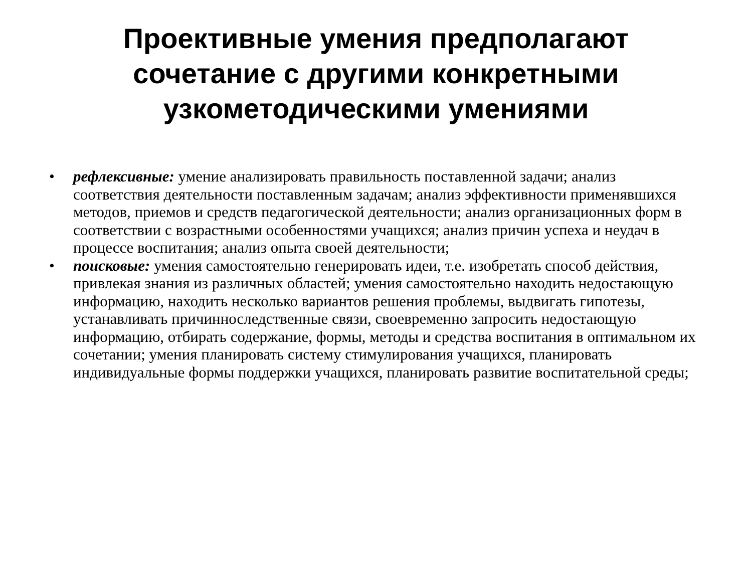Проективные умения предполагают сочетание с другими конкретными узкометодическими умениями
• рефлексивные: умение анализировать правильность поставленной задачи; анализ соответствия деятельности поставленным задачам; анализ эффективности применявшихся методов, приемов и средств педагогической деятельности; анализ организационных форм в соответствии с возрастными особенностями учащихся; анализ причин успеха и неудач в процессе воспитания; анализ опыта своей деятельности;
• поисковые: умения самостоятельно генерировать идеи, т.е. изобретать способ действия, привлекая знания из различных областей; умения самостоятельно находить недостающую информацию, находить несколько вариантов решения проблемы, выдвигать гипотезы, устанавливать причинноследственные связи, своевременно запросить недостающую информацию, отбирать содержание, формы, методы и средства воспитания в оптимальном их сочетании; умения планировать систему стимулирования учащихся, планировать индивидуальные формы поддержки учащихся, планировать развитие воспитательной среды;